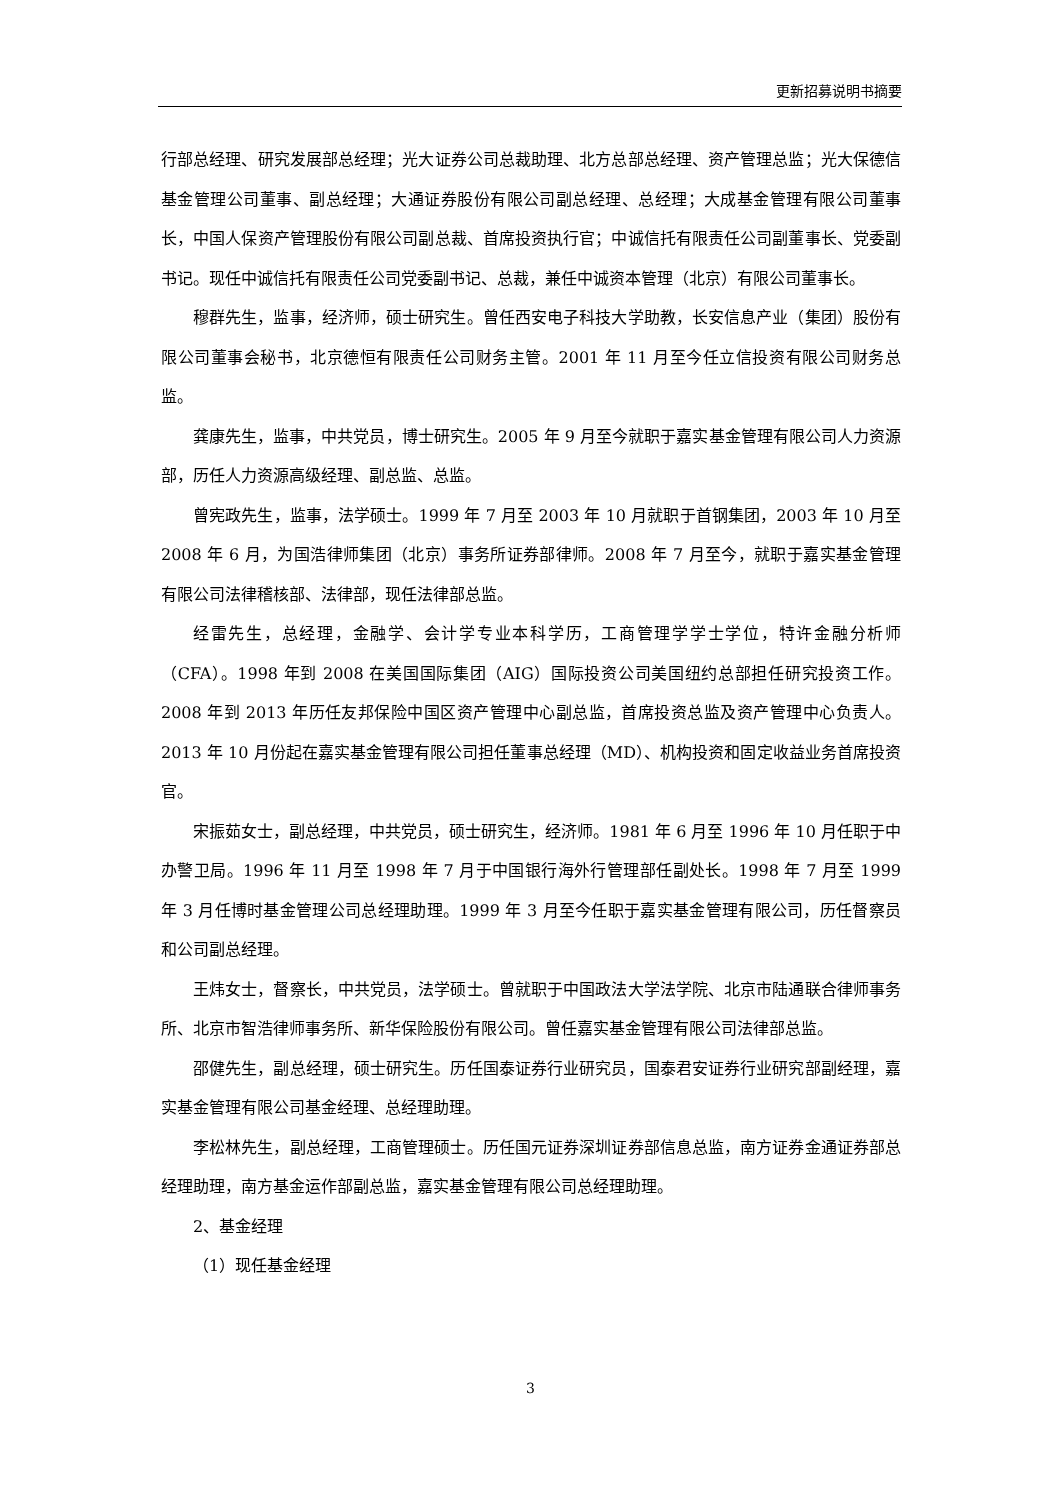更新招募说明书摘要
行部总经理、研究发展部总经理；光大证券公司总裁助理、北方总部总经理、资产管理总监；光大保德信基金管理公司董事、副总经理；大通证券股份有限公司副总经理、总经理；大成基金管理有限公司董事长，中国人保资产管理股份有限公司副总裁、首席投资执行官；中诚信托有限责任公司副董事长、党委副书记。现任中诚信托有限责任公司党委副书记、总裁，兼任中诚资本管理（北京）有限公司董事长。
穆群先生，监事，经济师，硕士研究生。曾任西安电子科技大学助教，长安信息产业（集团）股份有限公司董事会秘书，北京德恒有限责任公司财务主管。2001 年 11 月至今任立信投资有限公司财务总监。
龚康先生，监事，中共党员，博士研究生。2005 年 9 月至今就职于嘉实基金管理有限公司人力资源部，历任人力资源高级经理、副总监、总监。
曾宪政先生，监事，法学硕士。1999 年 7 月至 2003 年 10 月就职于首钢集团，2003 年 10 月至 2008 年 6 月，为国浩律师集团（北京）事务所证券部律师。2008 年 7 月至今，就职于嘉实基金管理有限公司法律稽核部、法律部，现任法律部总监。
经雷先生，总经理，金融学、会计学专业本科学历，工商管理学学士学位，特许金融分析师（CFA）。1998 年到 2008 在美国国际集团（AIG）国际投资公司美国纽约总部担任研究投资工作。2008 年到 2013 年历任友邦保险中国区资产管理中心副总监，首席投资总监及资产管理中心负责人。2013 年 10 月份起在嘉实基金管理有限公司担任董事总经理（MD）、机构投资和固定收益业务首席投资官。
宋振茹女士，副总经理，中共党员，硕士研究生，经济师。1981 年 6 月至 1996 年 10 月任职于中办警卫局。1996 年 11 月至 1998 年 7 月于中国银行海外行管理部任副处长。1998 年 7 月至 1999 年 3 月任博时基金管理公司总经理助理。1999 年 3 月至今任职于嘉实基金管理有限公司，历任督察员和公司副总经理。
王炜女士，督察长，中共党员，法学硕士。曾就职于中国政法大学法学院、北京市陆通联合律师事务所、北京市智浩律师事务所、新华保险股份有限公司。曾任嘉实基金管理有限公司法律部总监。
邵健先生，副总经理，硕士研究生。历任国泰证券行业研究员，国泰君安证券行业研究部副经理，嘉实基金管理有限公司基金经理、总经理助理。
李松林先生，副总经理，工商管理硕士。历任国元证券深圳证券部信息总监，南方证券金通证券部总经理助理，南方基金运作部副总监，嘉实基金管理有限公司总经理助理。
2、基金经理
（1）现任基金经理
3